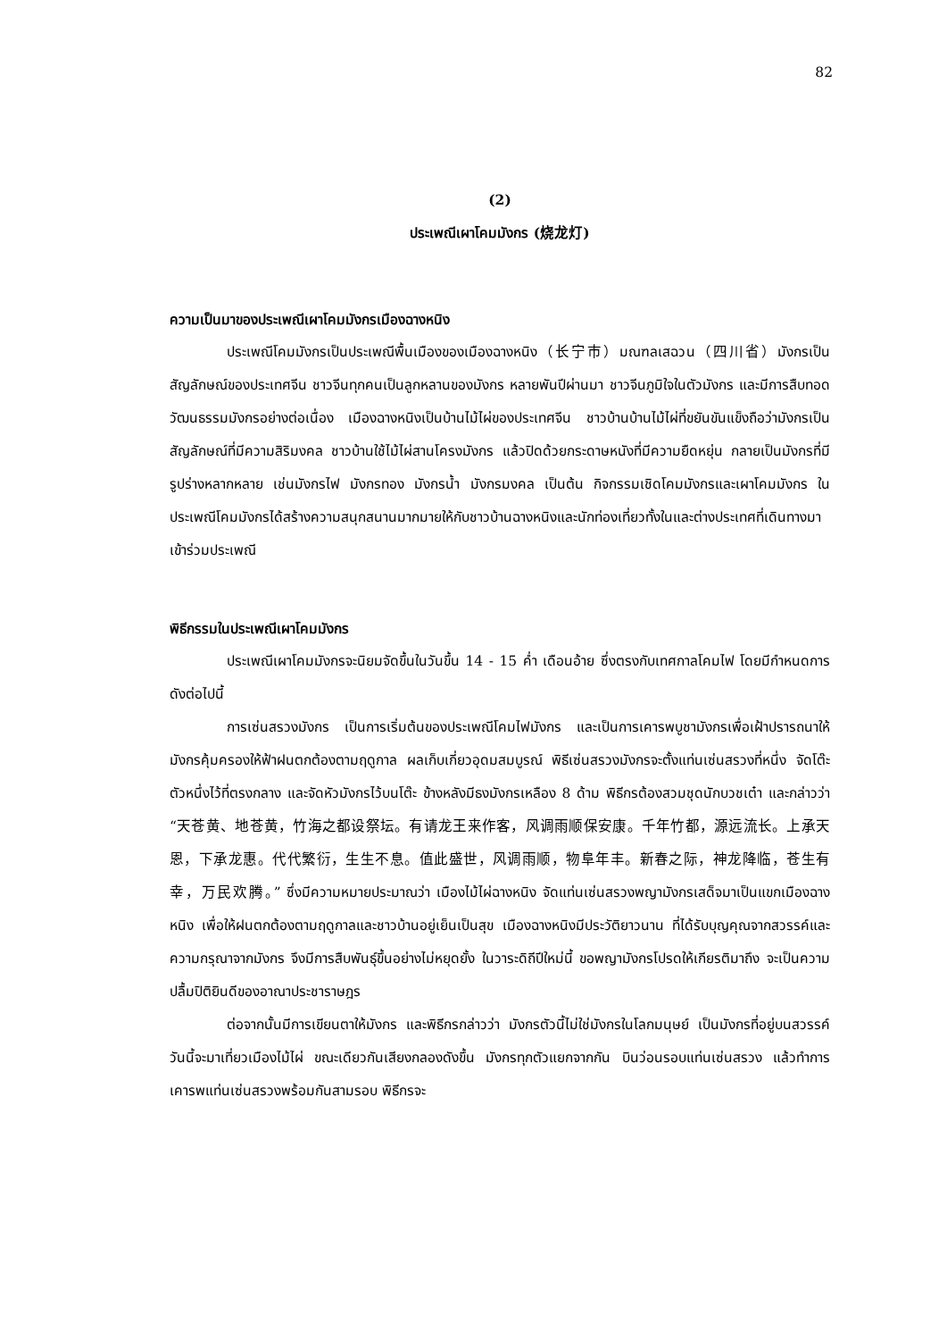82
(2)
ประเพณีเผาโคมมังกร (烧龙灯)
ความเป็นมาของประเพณีเผาโคมมังกรเมืองฉางหนิง
ประเพณีโคมมังกรเป็นประเพณีพื้นเมืองของเมืองฉางหนิง（长宁市）มณฑลเสฉวน（四川省）มังกรเป็นสัญลักษณ์ของประเทศจีน ชาวจีนทุกคนเป็นลูกหลานของมังกร หลายพันปีผ่านมา ชาวจีนภูมิใจในตัวมังกร และมีการสืบทอดวัฒนธรรมมังกรอย่างต่อเนื่อง เมืองฉางหนิงเป็นบ้านไม้ไผ่ของประเทศจีน ชาวบ้านบ้านไม้ไผ่ที่ขยันขันแข็งถือว่ามังกรเป็นสัญลักษณ์ที่มีความสิริมงคล ชาวบ้านใช้ไม้ไผ่สานโครงมังกร แล้วปิดด้วยกระดาษหนังที่มีความยืดหยุ่น กลายเป็นมังกรที่มีรูปร่างหลากหลาย เช่นมังกรไฟ มังกรทอง มังกรน้ำ มังกรมงคล เป็นต้น กิจกรรมเชิดโคมมังกรและเผาโคมมังกร ในประเพณีโคมมังกรได้สร้างความสนุกสนานมากมายให้กับชาวบ้านฉางหนิงและนักท่องเที่ยวทั้งในและต่างประเทศที่เดินทางมาเข้าร่วมประเพณี
พิธีกรรมในประเพณีเผาโคมมังกร
ประเพณีเผาโคมมังกรจะนิยมจัดขึ้นในวันขึ้น 14 - 15 ค่ำ เดือนอ้าย ซึ่งตรงกับเทศกาลโคมไฟ โดยมีกำหนดการดังต่อไปนี้
การเซ่นสรวงมังกร เป็นการเริ่มต้นของประเพณีโคมไฟมังกร และเป็นการเคารพบูชามังกรเพื่อเฝ้าปรารถนาให้มังกรคุ้มครองให้ฟ้าฝนตกต้องตามฤดูกาล ผลเก็บเกี่ยวอุดมสมบูรณ์ พิธีเซ่นสรวงมังกรจะตั้งแท่นเซ่นสรวงที่หนึ่ง จัดโต๊ะตัวหนึ่งไว้ที่ตรงกลาง และจัดหัวมังกรไว้บนโต๊ะ ข้างหลังมีธงมังกรเหลือง 8 ด้าม พิธีกรต้องสวมชุดนักบวชเต๋า และกล่าวว่า “天苍黄、地苍黄，竹海之都设祭坛。有请龙王来作客，风调雨顺保安康。千年竹都，源远流长。上承天恩，下承龙惠。代代繁衍，生生不息。值此盛世，风调雨顺，物阜年丰。新春之际，神龙降临，苍生有幸，万民欢腾。” ซึ่งมีความหมายประมาณว่า เมืองไม้ไผ่ฉางหนิง จัดแท่นเซ่นสรวงพญามังกรเสด็จมาเป็นแขกเมืองฉางหนิง เพื่อให้ฝนตกต้องตามฤดูกาลและชาวบ้านอยู่เย็นเป็นสุข เมืองฉางหนิงมีประวัติยาวนาน ที่ได้รับบุญคุณจากสวรรค์และความกรุณาจากมังกร จึงมีการสืบพันธุ์ขึ้นอย่างไม่หยุดยั้ง ในวาระดิถีปีใหม่นี้ ขอพญามังกรโปรดให้เกียรติมาถึง จะเป็นความปลื้มปิติยินดีของอาณาประชาราษฎร
ต่อจากนั้นมีการเขียนตาให้มังกร และพิธีกรกล่าวว่า มังกรตัวนี้ไม่ใช่มังกรในโลกมนุษย์ เป็นมังกรที่อยู่บนสวรรค์ วันนี้จะมาเที่ยวเมืองไม้ไผ่ ขณะเดียวกันเสียงกลองดังขึ้น มังกรทุกตัวแยกจากกัน บินว่อนรอบแท่นเซ่นสรวง แล้วทำการเคารพแท่นเซ่นสรวงพร้อมกันสามรอบ พิธีกรจะ